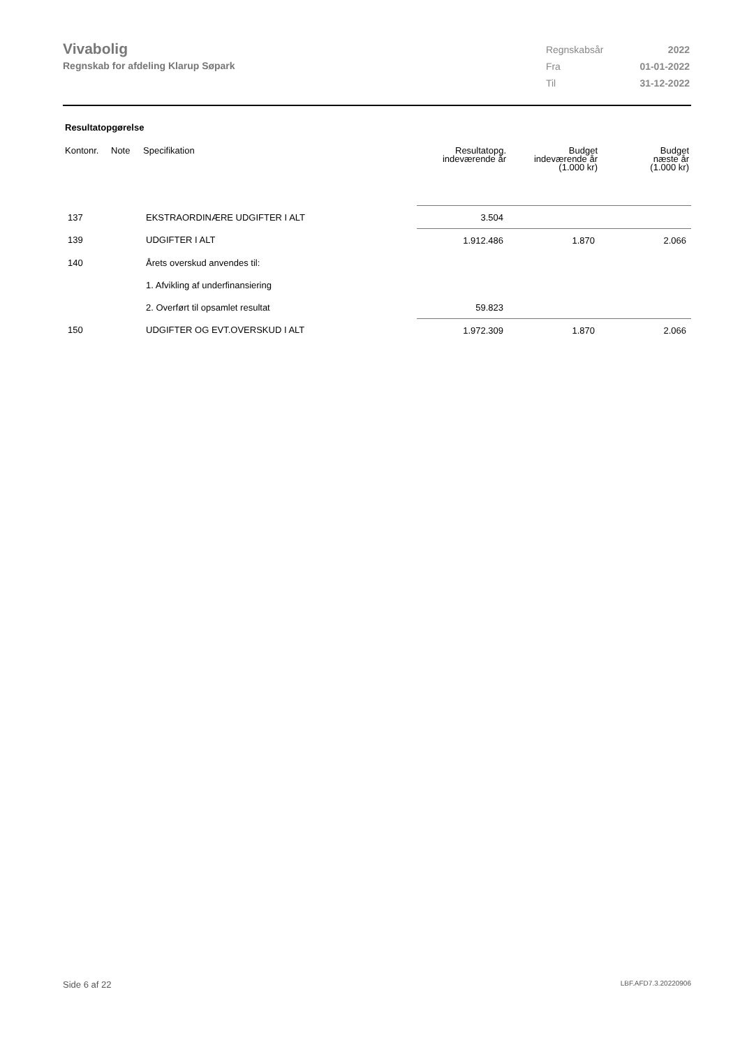Vivabolig
Regnskab for afdeling Klarup Søpark
| Regnskabsår | 2022 |
| Fra | 01-01-2022 |
| Til | 31-12-2022 |
Resultatopgørelse
| Kontonr. | Note | Specifikation | Resultatopg. indeværende år | Budget indeværende år (1.000 kr) | Budget næste år (1.000 kr) |
| --- | --- | --- | --- | --- | --- |
| 137 | | EKSTRAORDINÆRE UDGIFTER I ALT | 3.504 | | |
| 139 | | UDGIFTER I ALT | 1.912.486 | 1.870 | 2.066 |
| 140 | | Årets overskud anvendes til: | | | |
| | | 1. Afvikling af underfinansiering | | | |
| | | 2. Overført til opsamlet resultat | 59.823 | | |
| 150 | | UDGIFTER OG EVT.OVERSKUD I ALT | 1.972.309 | 1.870 | 2.066 |
Side 6 af 22 LBF.AFD7.3.20220906